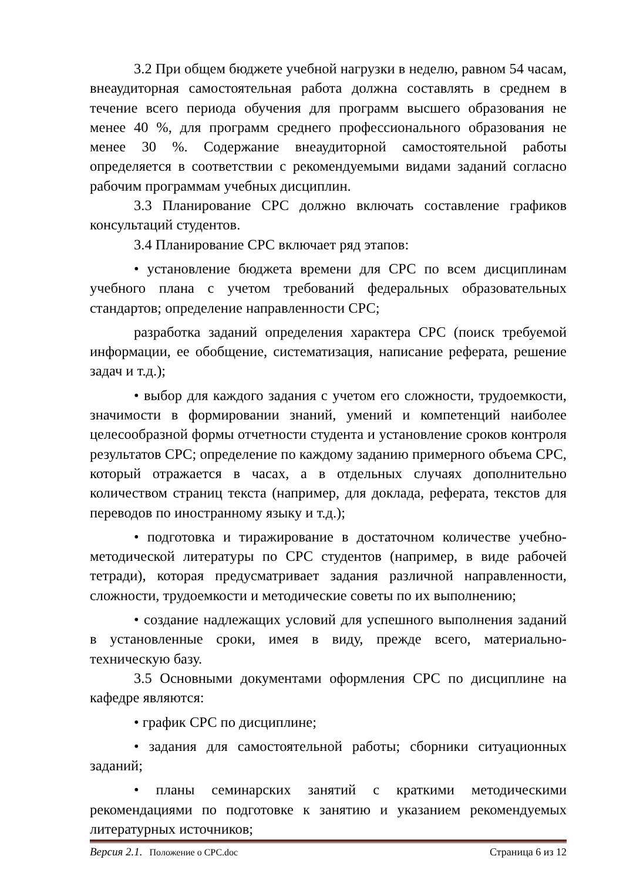3.2 При общем бюджете учебной нагрузки в неделю, равном 54 часам, внеаудиторная самостоятельная работа должна составлять в среднем в течение всего периода обучения для программ высшего образования не менее 40 %, для программ среднего профессионального образования не менее 30 %. Содержание внеаудиторной самостоятельной работы определяется в соответствии с рекомендуемыми видами заданий согласно рабочим программам учебных дисциплин.
3.3 Планирование СРС должно включать составление графиков консультаций студентов.
3.4 Планирование СРС включает ряд этапов:
• установление бюджета времени для СРС по всем дисциплинам учебного плана с учетом требований федеральных образовательных стандартов; определение направленности СРС;
разработка заданий определения характера СРС (поиск требуемой информации, ее обобщение, систематизация, написание реферата, решение задач и т.д.);
• выбор для каждого задания с учетом его сложности, трудоемкости, значимости в формировании знаний, умений и компетенций наиболее целесообразной формы отчетности студента и установление сроков контроля результатов СРС; определение по каждому заданию примерного объема СРС, который отражается в часах, а в отдельных случаях дополнительно количеством страниц текста (например, для доклада, реферата, текстов для переводов по иностранному языку и т.д.);
• подготовка и тиражирование в достаточном количестве учебно-методической литературы по СРС студентов (например, в виде рабочей тетради), которая предусматривает задания различной направленности, сложности, трудоемкости и методические советы по их выполнению;
• создание надлежащих условий для успешного выполнения заданий в установленные сроки, имея в виду, прежде всего, материально-техническую базу.
3.5 Основными документами оформления СРС по дисциплине на кафедре являются:
• график СРС по дисциплине;
• задания для самостоятельной работы; сборники ситуационных заданий;
• планы семинарских занятий с краткими методическими рекомендациями по подготовке к занятию и указанием рекомендуемых литературных источников;
Версия 2.1. Положение о СРС.doc Страница 6 из 12